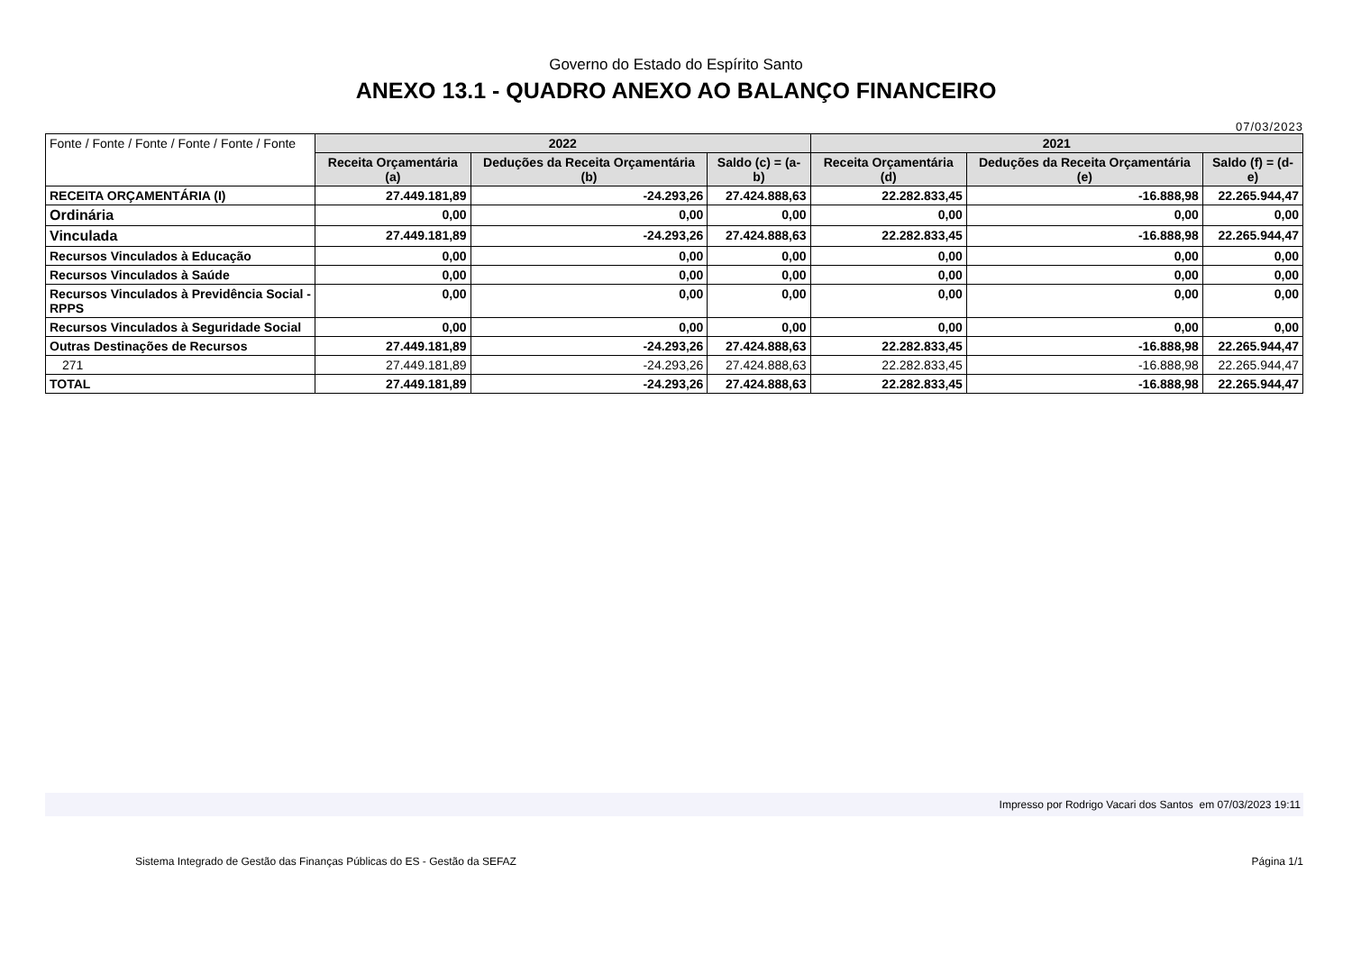Governo do Estado do Espírito Santo
ANEXO 13.1 - QUADRO ANEXO AO BALANÇO FINANCEIRO
07/03/2023
| Fonte / Fonte / Fonte / Fonte / Fonte / Fonte | 2022 | | | 2021 | | |
| | Receita Orçamentária (a) | Deduções da Receita Orçamentária (b) | Saldo (c) = (a-b) | Receita Orçamentária (d) | Deduções da Receita Orçamentária (e) | Saldo (f) = (d-e) |
| RECEITA ORÇAMENTÁRIA (I) | 27.449.181,89 | -24.293,26 | 27.424.888,63 | 22.282.833,45 | -16.888,98 | 22.265.944,47 |
| Ordinária | 0,00 | 0,00 | 0,00 | 0,00 | 0,00 | 0,00 |
| Vinculada | 27.449.181,89 | -24.293,26 | 27.424.888,63 | 22.282.833,45 | -16.888,98 | 22.265.944,47 |
| Recursos Vinculados à Educação | 0,00 | 0,00 | 0,00 | 0,00 | 0,00 | 0,00 |
| Recursos Vinculados à Saúde | 0,00 | 0,00 | 0,00 | 0,00 | 0,00 | 0,00 |
| Recursos Vinculados à Previdência Social - RPPS | 0,00 | 0,00 | 0,00 | 0,00 | 0,00 | 0,00 |
| Recursos Vinculados à Seguridade Social | 0,00 | 0,00 | 0,00 | 0,00 | 0,00 | 0,00 |
| Outras Destinações de Recursos | 27.449.181,89 | -24.293,26 | 27.424.888,63 | 22.282.833,45 | -16.888,98 | 22.265.944,47 |
| 271 | 27.449.181,89 | -24.293,26 | 27.424.888,63 | 22.282.833,45 | -16.888,98 | 22.265.944,47 |
| TOTAL | 27.449.181,89 | -24.293,26 | 27.424.888,63 | 22.282.833,45 | -16.888,98 | 22.265.944,47 |
Impresso por Rodrigo Vacari dos Santos em 07/03/2023 19:11
Sistema Integrado de Gestão das Finanças Públicas do ES - Gestão da SEFAZ Página 1/1